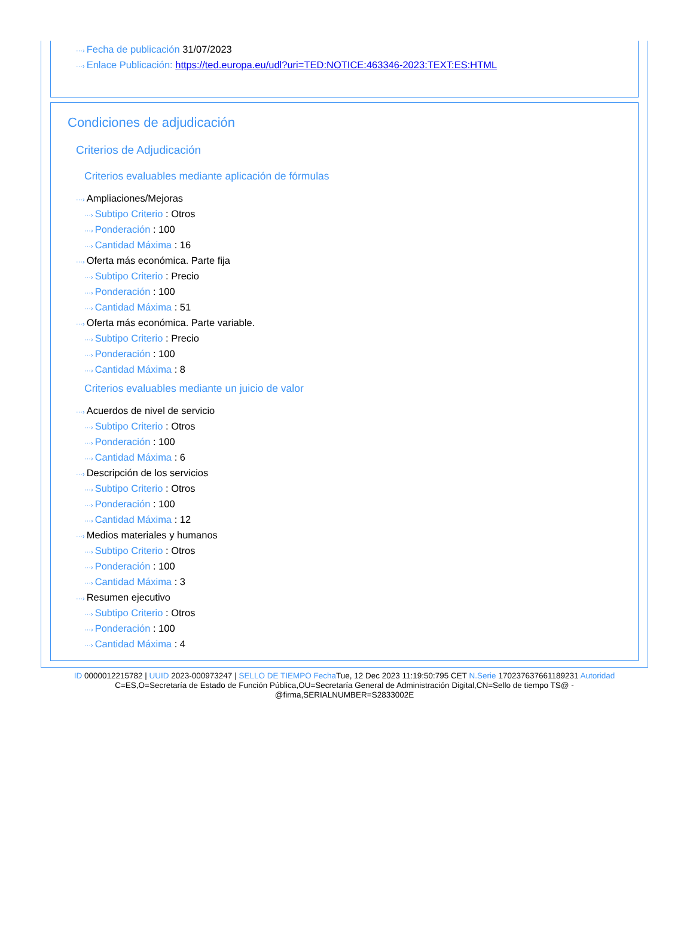···› Fecha de publicación 31/07/2023
···› Enlace Publicación: https://ted.europa.eu/udl?uri=TED:NOTICE:463346-2023:TEXT:ES:HTML
Condiciones de adjudicación
Criterios de Adjudicación
Criterios evaluables mediante aplicación de fórmulas
···› Ampliaciones/Mejoras
···› Subtipo Criterio : Otros
···› Ponderación : 100
···› Cantidad Máxima : 16
···› Oferta más económica. Parte fija
···› Subtipo Criterio : Precio
···› Ponderación : 100
···› Cantidad Máxima : 51
···› Oferta más económica. Parte variable.
···› Subtipo Criterio : Precio
···› Ponderación : 100
···› Cantidad Máxima : 8
Criterios evaluables mediante un juicio de valor
···› Acuerdos de nivel de servicio
···› Subtipo Criterio : Otros
···› Ponderación : 100
···› Cantidad Máxima : 6
···› Descripción de los servicios
···› Subtipo Criterio : Otros
···› Ponderación : 100
···› Cantidad Máxima : 12
···› Medios materiales y humanos
···› Subtipo Criterio : Otros
···› Ponderación : 100
···› Cantidad Máxima : 3
···› Resumen ejecutivo
···› Subtipo Criterio : Otros
···› Ponderación : 100
···› Cantidad Máxima : 4
ID 0000012215782 | UUID 2023-000973247 | SELLO DE TIEMPO Fecha Tue, 12 Dec 2023 11:19:50:795 CET N.Serie 170237637661189231 Autoridad C=ES,O=Secretaría de Estado de Función Pública,OU=Secretaría General de Administración Digital,CN=Sello de tiempo TS@ - @firma,SERIALNUMBER=S2833002E